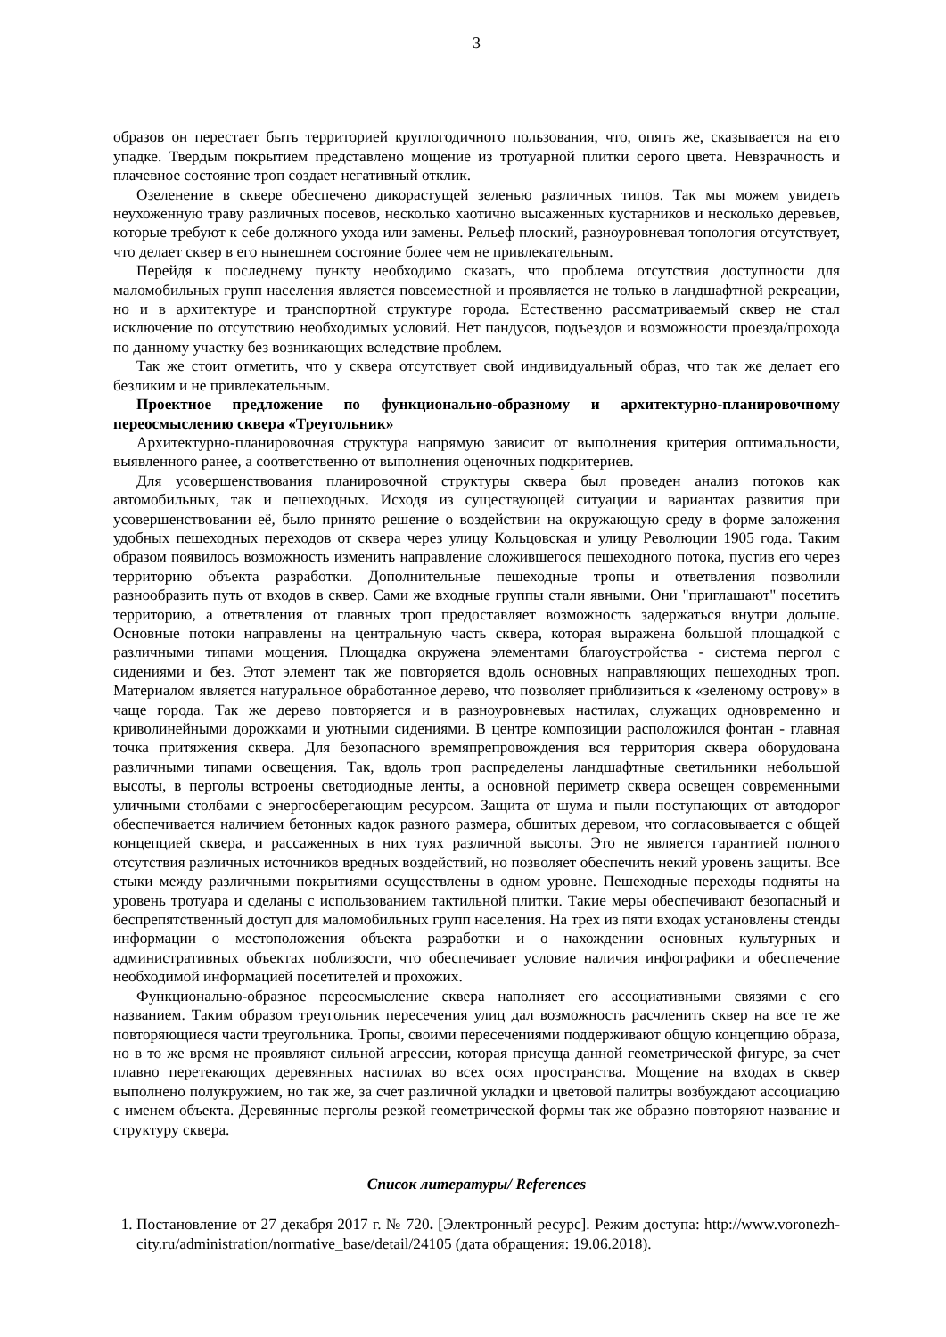3
образов он перестает быть территорией круглогодичного пользования, что, опять же, сказывается на его упадке. Твердым покрытием представлено мощение из тротуарной плитки серого цвета. Невзрачность и плачевное состояние троп создает негативный отклик.
Озеленение в сквере обеспечено дикорастущей зеленью различных типов. Так мы можем увидеть неухоженную траву различных посевов, несколько хаотично высаженных кустарников и несколько деревьев, которые требуют к себе должного ухода или замены. Рельеф плоский, разноуровневая топология отсутствует, что делает сквер в его нынешнем состояние более чем не привлекательным.
Перейдя к последнему пункту необходимо сказать, что проблема отсутствия доступности для маломобильных групп населения является повсеместной и проявляется не только в ландшафтной рекреации, но и в архитектуре и транспортной структуре города. Естественно рассматриваемый сквер не стал исключение по отсутствию необходимых условий. Нет пандусов, подъездов и возможности проезда/прохода по данному участку без возникающих вследствие проблем.
Так же стоит отметить, что у сквера отсутствует свой индивидуальный образ, что так же делает его безликим и не привлекательным.
Проектное предложение по функционально-образному и архитектурно-планировочному переосмыслению сквера «Треугольник»
Архитектурно-планировочная структура напрямую зависит от выполнения критерия оптимальности, выявленного ранее, а соответственно от выполнения оценочных подкритериев.
Для усовершенствования планировочной структуры сквера был проведен анализ потоков как автомобильных, так и пешеходных. Исходя из существующей ситуации и вариантах развития при усовершенствовании её, было принято решение о воздействии на окружающую среду в форме заложения удобных пешеходных переходов от сквера через улицу Кольцовская и улицу Революции 1905 года. Таким образом появилось возможность изменить направление сложившегося пешеходного потока, пустив его через территорию объекта разработки. Дополнительные пешеходные тропы и ответвления позволили разнообразить путь от входов в сквер. Сами же входные группы стали явными. Они "приглашают" посетить территорию, а ответвления от главных троп предоставляет возможность задержаться внутри дольше. Основные потоки направлены на центральную часть сквера, которая выражена большой площадкой с различными типами мощения. Площадка окружена элементами благоустройства - система пергол с сидениями и без. Этот элемент так же повторяется вдоль основных направляющих пешеходных троп. Материалом является натуральное обработанное дерево, что позволяет приблизиться к «зеленому острову» в чаще города. Так же дерево повторяется и в разноуровневых настилах, служащих одновременно и криволинейными дорожками и уютными сидениями. В центре композиции расположился фонтан - главная точка притяжения сквера. Для безопасного времяпрепровождения вся территория сквера оборудована различными типами освещения. Так, вдоль троп распределены ландшафтные светильники небольшой высоты, в перголы встроены светодиодные ленты, а основной периметр сквера освещен современными уличными столбами с энергосберегающим ресурсом. Защита от шума и пыли поступающих от автодорог обеспечивается наличием бетонных кадок разного размера, обшитых деревом, что согласовывается с общей концепцией сквера, и рассаженных в них туях различной высоты. Это не является гарантией полного отсутствия различных источников вредных воздействий, но позволяет обеспечить некий уровень защиты. Все стыки между различными покрытиями осуществлены в одном уровне. Пешеходные переходы подняты на уровень тротуара и сделаны с использованием тактильной плитки. Такие меры обеспечивают безопасный и беспрепятственный доступ для маломобильных групп населения. На трех из пяти входах установлены стенды информации о местоположения объекта разработки и о нахождении основных культурных и административных объектах поблизости, что обеспечивает условие наличия инфографики и обеспечение необходимой информацией посетителей и прохожих.
Функционально-образное переосмысление сквера наполняет его ассоциативными связями с его названием. Таким образом треугольник пересечения улиц дал возможность расчленить сквер на все те же повторяющиеся части треугольника. Тропы, своими пересечениями поддерживают общую концепцию образа, но в то же время не проявляют сильной агрессии, которая присуща данной геометрической фигуре, за счет плавно перетекающих деревянных настилах во всех осях пространства. Мощение на входах в сквер выполнено полукружием, но так же, за счет различной укладки и цветовой палитры возбуждают ассоциацию с именем объекта. Деревянные перголы резкой геометрической формы так же образно повторяют название и структуру сквера.
Список литературы/ References
1. Постановление от 27 декабря 2017 г. № 720. [Электронный ресурс]. Режим доступа: http://www.voronezh-city.ru/administration/normative_base/detail/24105 (дата обращения: 19.06.2018).